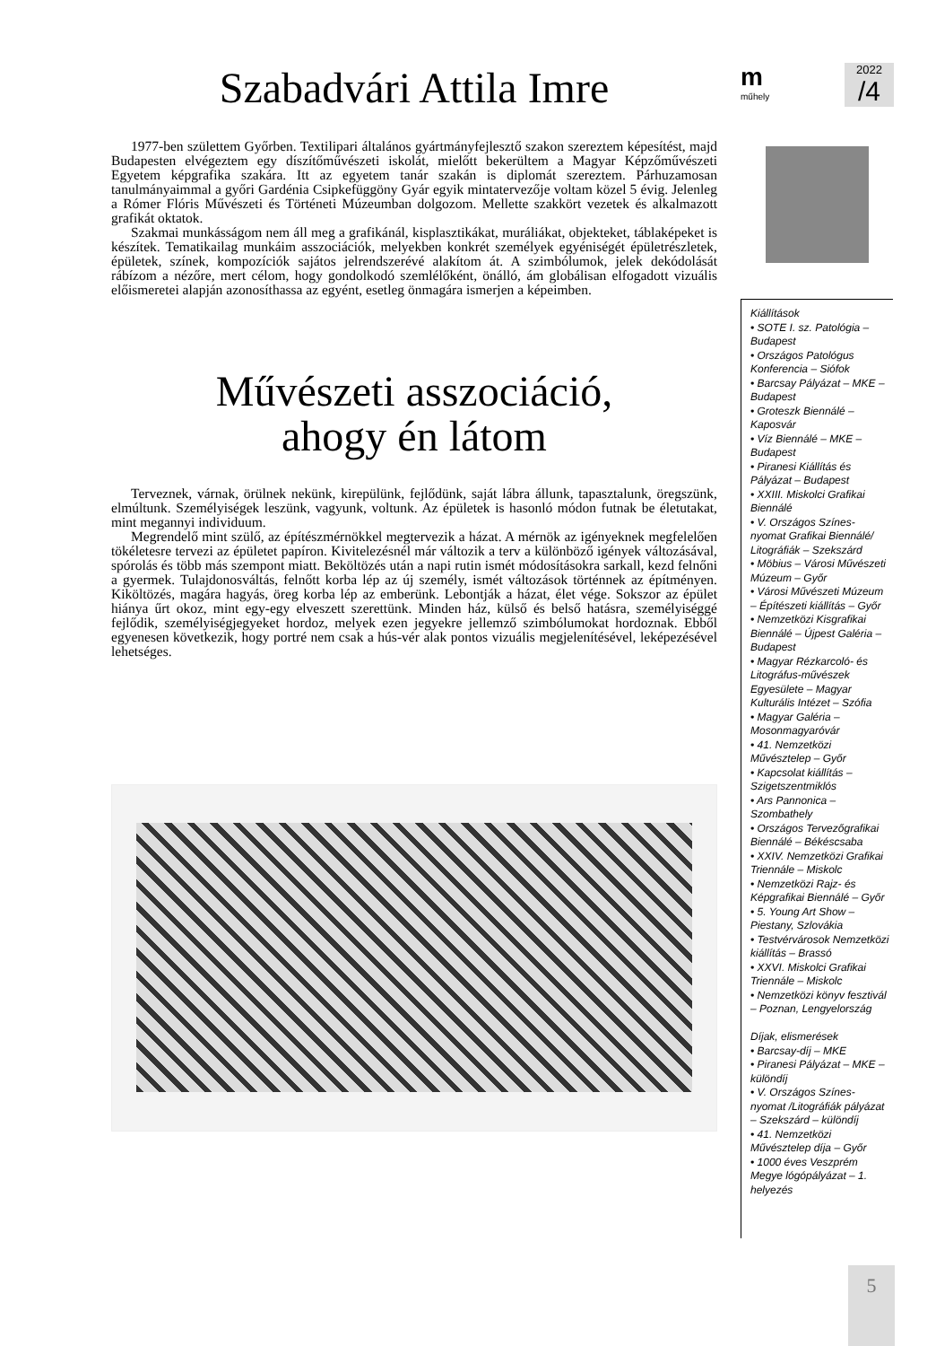Szabadvári Attila Imre
1977-ben születtem Győrben. Textilipari általános gyártmányfejlesztő szakon szereztem képesítést, majd Budapesten elvégeztem egy díszítőművészeti iskolát, mielőtt bekerültem a Magyar Képzőművészeti Egyetem képgrafika szakára. Itt az egyetem tanár szakán is diplomát szereztem. Párhuzamosan tanulmányaimmal a győri Gardénia Csipkefüggöny Gyár egyik mintatervezője voltam közel 5 évig. Jelenleg a Rómer Flóris Művészeti és Történeti Múzeumban dolgozom. Mellette szakkört vezetek és alkalmazott grafikát oktatok.
Szakmai munkásságom nem áll meg a grafikánál, kisplasztikákat, muráliákat, objekteket, táblaképeket is készítek. Tematikailag munkáim asszociációk, melyekben konkrét személyek egyéniségét épületrészletek, épületek, színek, kompozíciók sajátos jelrendszerévé alakítom át. A szimbólumok, jelek dekódolását rábízom a nézőre, mert célom, hogy gondolkodó szemlélőként, önálló, ám globálisan elfogadott vizuális előismeretei alapján azonosíthassa az egyént, esetleg önmagára ismerjen a képeimben.
Művészeti asszociáció,
ahogy én látom
Terveznek, várnak, örülnek nekünk, kirepülünk, fejlődünk, saját lábra állunk, tapasztalunk, öregszünk, elmúltunk. Személyiségek leszünk, vagyunk, voltunk. Az épületek is hasonló módon futnak be életutakat, mint megannyi individuum.
Megrendelő mint szülő, az építészmérnökkel megtervezik a házat. A mérnök az igényeknek megfelelően tökéletesre tervezi az épületet papíron. Kivitelezésnél már változik a terv a különböző igények változásával, spórolás és több más szempont miatt. Beköltözés után a napi rutin ismét módosításokra sarkall, kezd felnőni a gyermek. Tulajdonosváltás, felnőtt korba lép az új személy, ismét változások történnek az építményen. Kiköltözés, magára hagyás, öreg korba lép az emberünk. Lebontják a házat, élet vége. Sokszor az épület hiánya űrt okoz, mint egy-egy elveszett szerettünk. Minden ház, külső és belső hatásra, személyiséggé fejlődik, személyiségjegyeket hordoz, melyek ezen jegyekre jellemző szimbólumokat hordoznak. Ebből egyenesen következik, hogy portré nem csak a hús-vér alak pontos vizuális megjelenítésével, leképezésével lehetséges.
m
műhely
2022
/4
Kiállítások
• SOTE I. sz. Patológia – Budapest
• Országos Patológus Konferencia – Siófok
• Barcsay Pályázat – MKE – Budapest
• Groteszk Biennálé – Kaposvár
• Víz Biennálé – MKE – Budapest
• Piranesi Kiállítás és Pályázat – Budapest
• XXIII. Miskolci Grafikai Biennálé
• V. Országos Színes-nyomat Grafikai Biennálé/ Litográfiák – Szekszárd
• Möbius – Városi Művészeti Múzeum – Győr
• Városi Művészeti Múzeum – Építészeti kiállítás – Győr
• Nemzetközi Kisgrafikai Biennálé – Újpest Galéria – Budapest
• Magyar Rézkarcoló- és Litográfus-művészek Egyesülete – Magyar Kulturális Intézet – Szófia
• Magyar Galéria – Mosonmagyaróvár
• 41. Nemzetközi Művésztelep – Győr
• Kapcsolat kiállítás – Szigetszentmiklós
• Ars Pannonica – Szombathely
• Országos Tervezőgrafikai Biennálé – Békéscsaba
• XXIV. Nemzetközi Grafikai Triennále – Miskolc
• Nemzetközi Rajz- és Képgrafikai Biennálé – Győr
• 5. Young Art Show – Piestany, Szlovákia
• Testvérvárosok Nemzetközi kiállítás – Brassó
• XXVI. Miskolci Grafikai Triennále – Miskolc
• Nemzetközi könyv fesztivál – Poznan, Lengyelország
Díjak, elismerések
• Barcsay-díj – MKE
• Piranesi Pályázat – MKE – különdíj
• V. Országos Színes-nyomat /Litográfiák pályázat – Szekszárd – különdíj
• 41. Nemzetközi Művésztelep díja – Győr
• 1000 éves Veszprém Megye lógópályázat – 1. helyezés
5